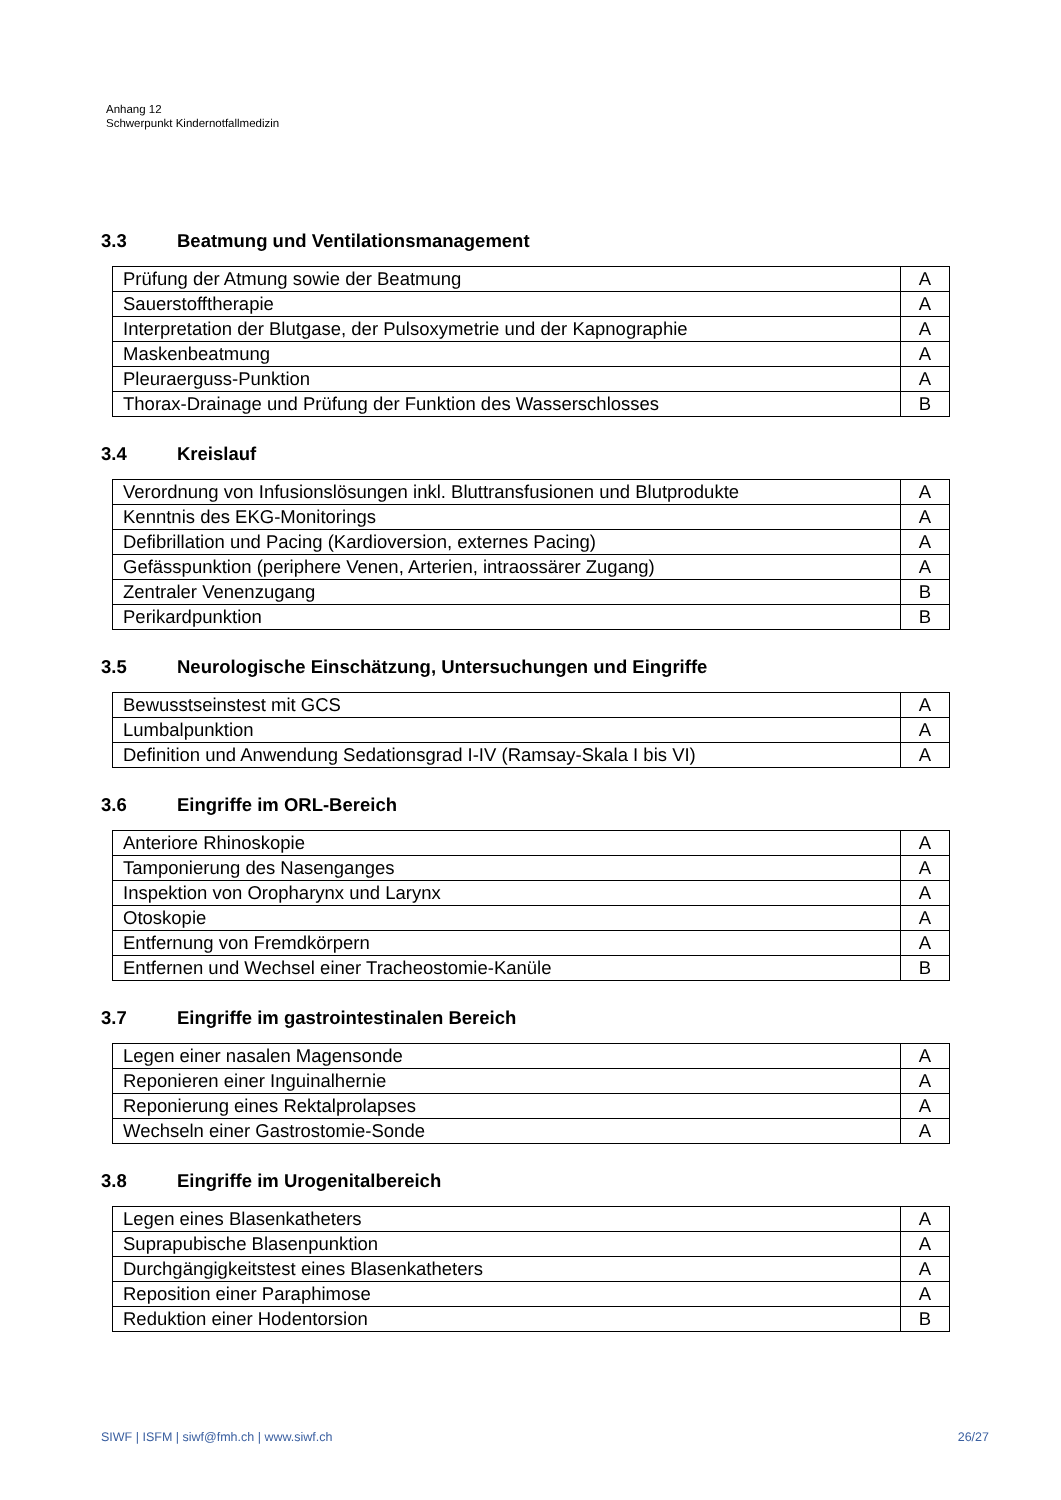Anhang 12
Schwerpunkt Kindernotfallmedizin
3.3 Beatmung und Ventilationsmanagement
| Prüfung der Atmung sowie der Beatmung | A |
| Sauerstofftherapie | A |
| Interpretation der Blutgase, der Pulsoxymetrie und der Kapnographie | A |
| Maskenbeatmung | A |
| Pleuraerguss-Punktion | A |
| Thorax-Drainage und Prüfung der Funktion des Wasserschlosses | B |
3.4 Kreislauf
| Verordnung von Infusionslösungen inkl. Bluttransfusionen und Blutprodukte | A |
| Kenntnis des EKG-Monitorings | A |
| Defibrillation und Pacing (Kardioversion, externes Pacing) | A |
| Gefässpunktion (periphere Venen, Arterien, intraossärer Zugang) | A |
| Zentraler Venenzugang | B |
| Perikardpunktion | B |
3.5 Neurologische Einschätzung, Untersuchungen und Eingriffe
| Bewusstseinstest mit GCS | A |
| Lumbalpunktion | A |
| Definition und Anwendung Sedationsgrad I-IV (Ramsay-Skala I bis VI) | A |
3.6 Eingriffe im ORL-Bereich
| Anteriore Rhinoskopie | A |
| Tamponierung des Nasenganges | A |
| Inspektion von Oropharynx und Larynx | A |
| Otoskopie | A |
| Entfernung von Fremdkörpern | A |
| Entfernen und Wechsel einer Tracheostomie-Kanüle | B |
3.7 Eingriffe im gastrointestinalen Bereich
| Legen einer nasalen Magensonde | A |
| Reponieren einer Inguinalhernie | A |
| Reponierung eines Rektalprolapses | A |
| Wechseln einer Gastrostomie-Sonde | A |
3.8 Eingriffe im Urogenitalbereich
| Legen eines Blasenkatheters | A |
| Suprapubische Blasenpunktion | A |
| Durchgängigkeitstest eines Blasenkatheters | A |
| Reposition einer Paraphimose | A |
| Reduktion einer Hodentorsion | B |
SIWF | ISFM | siwf@fmh.ch | www.siwf.ch 26/27